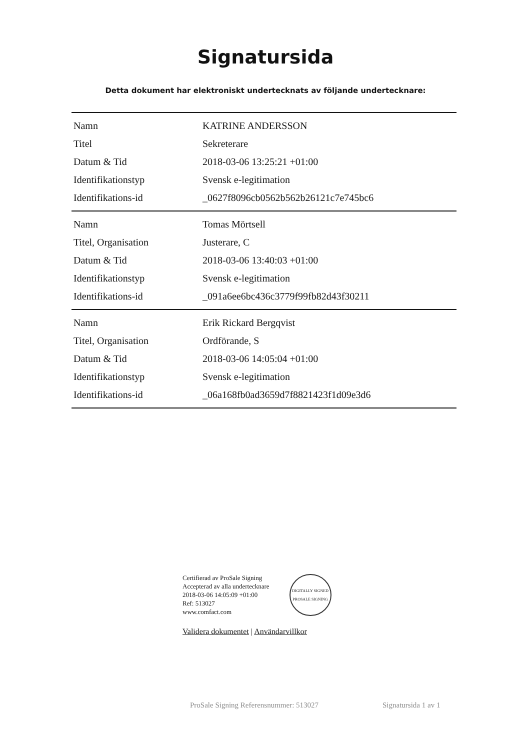Signatursida
Detta dokument har elektroniskt undertecknats av följande undertecknare:
| Namn | KATRINE ANDERSSON |
| Titel | Sekreterare |
| Datum & Tid | 2018-03-06 13:25:21 +01:00 |
| Identifikationstyp | Svensk e-legitimation |
| Identifikations-id | _0627f8096cb0562b562b26121c7e745bc6 |
| Namn | Tomas Mörtsell |
| Titel, Organisation | Justerare, C |
| Datum & Tid | 2018-03-06 13:40:03 +01:00 |
| Identifikationstyp | Svensk e-legitimation |
| Identifikations-id | _091a6ee6bc436c3779f99fb82d43f30211 |
| Namn | Erik Rickard Bergqvist |
| Titel, Organisation | Ordförande, S |
| Datum & Tid | 2018-03-06 14:05:04 +01:00 |
| Identifikationstyp | Svensk e-legitimation |
| Identifikations-id | _06a168fb0ad3659d7f8821423f1d09e3d6 |
Certifierad av ProSale Signing
Accepterad av alla undertecknare
2018-03-06 14:05:09 +01:00
Ref: 513027
www.comfact.com
DIGITALLY SIGNED
PROSALE SIGNING
Validera dokumentet | Användarvillkor
ProSale Signing Referensnummer: 513027 Signatursida 1 av 1